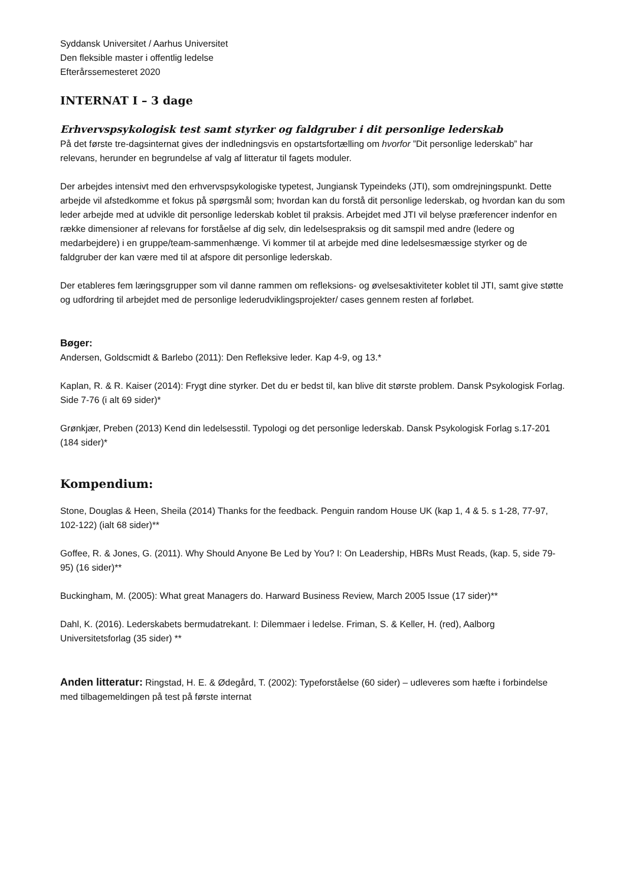Syddansk Universitet / Aarhus Universitet
Den fleksible master i offentlig ledelse
Efterårssemesteret 2020
INTERNAT I – 3 dage
Erhvervspsykologisk test samt styrker og faldgruber i dit personlige lederskab
På det første tre-dagsinternat gives der indledningsvis en opstartsfortælling om hvorfor ”Dit personlige lederskab” har relevans, herunder en begrundelse af valg af litteratur til fagets moduler.
Der arbejdes intensivt med den erhvervspsykologiske typetest, Jungiansk Typeindeks (JTI), som omdrejningspunkt. Dette arbejde vil afstedkomme et fokus på spørgsmål som; hvordan kan du forstå dit personlige lederskab, og hvordan kan du som leder arbejde med at udvikle dit personlige lederskab koblet til praksis. Arbejdet med JTI vil belyse præferencer indenfor en række dimensioner af relevans for forståelse af dig selv, din ledelsespraksis og dit samspil med andre (ledere og medarbejdere) i en gruppe/team-sammenhænge. Vi kommer til at arbejde med dine ledelsesmæssige styrker og de faldgruber der kan være med til at afspore dit personlige lederskab.
Der etableres fem læringsgrupper som vil danne rammen om refleksions- og øvelsesaktiviteter koblet til JTI, samt give støtte og udfordring til arbejdet med de personlige lederudviklingsprojekter/ cases gennem resten af forløbet.
Bøger:
Andersen, Goldscmidt & Barlebo (2011): Den Refleksive leder. Kap 4-9, og 13.*
Kaplan, R. & R. Kaiser (2014): Frygt dine styrker. Det du er bedst til, kan blive dit største problem. Dansk Psykologisk Forlag. Side 7-76 (i alt 69 sider)*
Grønkjær, Preben (2013) Kend din ledelsesstil. Typologi og det personlige lederskab. Dansk Psykologisk Forlag s.17-201 (184 sider)*
Kompendium:
Stone, Douglas & Heen, Sheila (2014) Thanks for the feedback. Penguin random House UK (kap 1, 4 & 5. s 1-28, 77-97, 102-122) (ialt 68 sider)**
Goffee, R. & Jones, G. (2011). Why Should Anyone Be Led by You? I: On Leadership, HBRs Must Reads, (kap. 5, side 79-95) (16 sider)**
Buckingham, M. (2005): What great Managers do. Harward Business Review, March 2005 Issue (17 sider)**
Dahl, K. (2016). Lederskabets bermudatrekant. I: Dilemmaer i ledelse. Friman, S. & Keller, H. (red), Aalborg Universitetsforlag (35 sider) **
Anden litteratur: Ringstad, H. E. & Ødegård, T. (2002): Typeforståelse (60 sider) – udleveres som hæfte i forbindelse med tilbagemeldingen på test på første internat